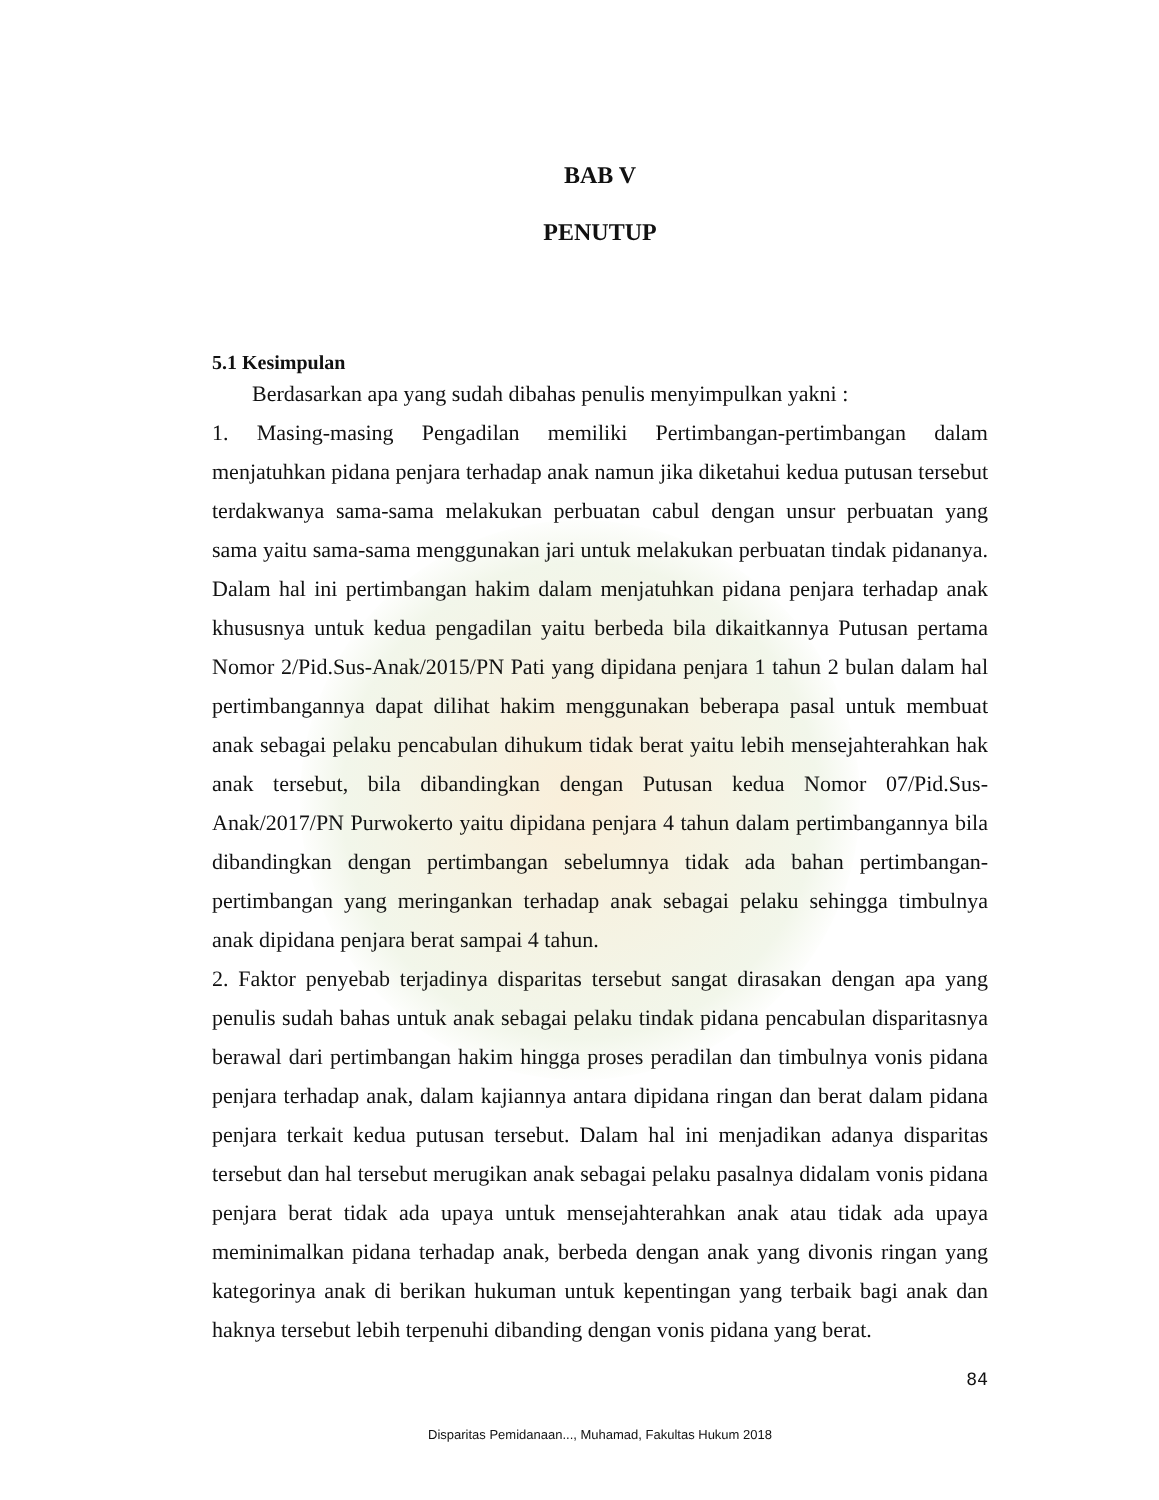BAB V
PENUTUP
5.1 Kesimpulan
Berdasarkan apa yang sudah dibahas penulis menyimpulkan yakni :
1. Masing-masing Pengadilan memiliki Pertimbangan-pertimbangan dalam menjatuhkan pidana penjara terhadap anak namun jika diketahui kedua putusan tersebut terdakwanya sama-sama melakukan perbuatan cabul dengan unsur perbuatan yang sama yaitu sama-sama menggunakan jari untuk melakukan perbuatan tindak pidananya. Dalam hal ini pertimbangan hakim dalam menjatuhkan pidana penjara terhadap anak khususnya untuk kedua pengadilan yaitu berbeda bila dikaitkannya Putusan pertama Nomor 2/Pid.Sus-Anak/2015/PN Pati yang dipidana penjara 1 tahun 2 bulan dalam hal pertimbangannya dapat dilihat hakim menggunakan beberapa pasal untuk membuat anak sebagai pelaku pencabulan dihukum tidak berat yaitu lebih mensejahterahkan hak anak tersebut, bila dibandingkan dengan Putusan kedua Nomor 07/Pid.Sus-Anak/2017/PN Purwokerto yaitu dipidana penjara 4 tahun dalam pertimbangannya bila dibandingkan dengan pertimbangan sebelumnya tidak ada bahan pertimbangan-pertimbangan yang meringankan terhadap anak sebagai pelaku sehingga timbulnya anak dipidana penjara berat sampai 4 tahun.
2. Faktor penyebab terjadinya disparitas tersebut sangat dirasakan dengan apa yang penulis sudah bahas untuk anak sebagai pelaku tindak pidana pencabulan disparitasnya berawal dari pertimbangan hakim hingga proses peradilan dan timbulnya vonis pidana penjara terhadap anak, dalam kajiannya antara dipidana ringan dan berat dalam pidana penjara terkait kedua putusan tersebut. Dalam hal ini menjadikan adanya disparitas tersebut dan hal tersebut merugikan anak sebagai pelaku pasalnya didalam vonis pidana penjara berat tidak ada upaya untuk mensejahterahkan anak atau tidak ada upaya meminimalkan pidana terhadap anak, berbeda dengan anak yang divonis ringan yang kategorinya anak di berikan hukuman untuk kepentingan yang terbaik bagi anak dan haknya tersebut lebih terpenuhi dibanding dengan vonis pidana yang berat.
84
Disparitas Pemidanaan..., Muhamad, Fakultas Hukum 2018